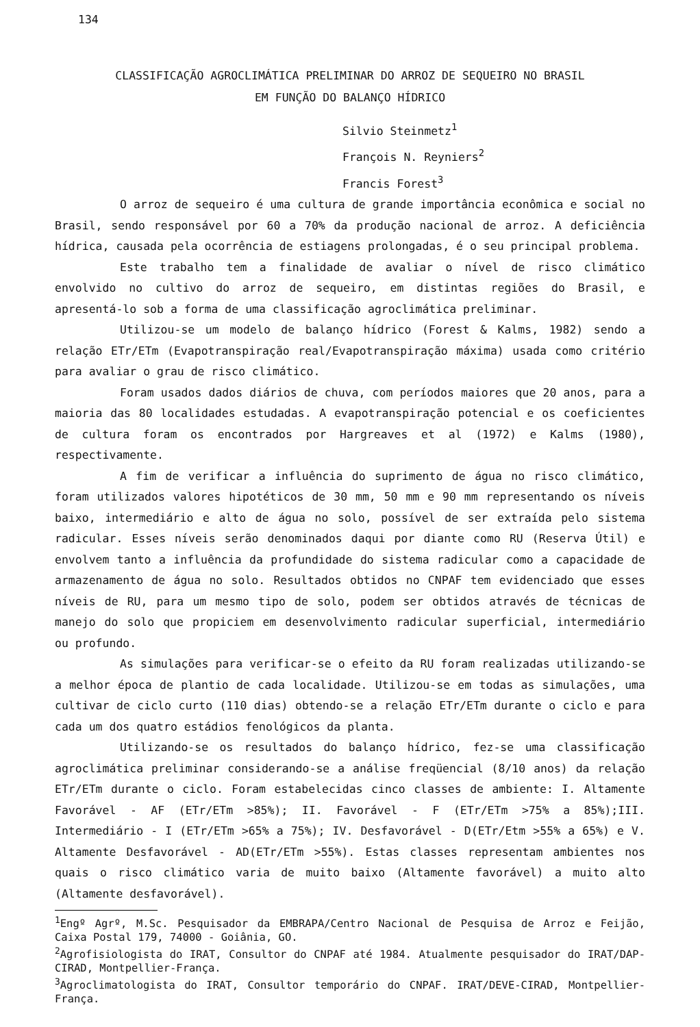134
CLASSIFICAÇÃO AGROCLIMÁTICA PRELIMINAR DO ARROZ DE SEQUEIRO NO BRASIL
EM FUNÇÃO DO BALANÇO HÍDRICO
Silvio Steinmetz<sup>1</sup>
François N. Reyniers<sup>2</sup>
Francis Forest<sup>3</sup>
O arroz de sequeiro é uma cultura de grande importância econômica e social no Brasil, sendo responsável por 60 a 70% da produção nacional de arroz. A deficiência hídrica, causada pela ocorrência de estiagens prolongadas, é o seu principal problema.
Este trabalho tem a finalidade de avaliar o nível de risco climático envolvido no cultivo do arroz de sequeiro, em distintas regiões do Brasil, e apresentá-lo sob a forma de uma classificação agroclimática preliminar.
Utilizou-se um modelo de balanço hídrico (Forest & Kalms, 1982) sendo a relação ETr/ETm (Evapotranspiração real/Evapotranspiração máxima) usada como critério para avaliar o grau de risco climático.
Foram usados dados diários de chuva, com períodos maiores que 20 anos, para a maioria das 80 localidades estudadas. A evapotranspiração potencial e os coeficientes de cultura foram os encontrados por Hargreaves et al (1972) e Kalms (1980), respectivamente.
A fim de verificar a influência do suprimento de água no risco climático, foram utilizados valores hipotéticos de 30 mm, 50 mm e 90 mm representando os níveis baixo, intermediário e alto de água no solo, possível de ser extraída pelo sistema radicular. Esses níveis serão denominados daqui por diante como RU (Reserva Útil) e envolvem tanto a influência da profundidade do sistema radicular como a capacidade de armazenamento de água no solo. Resultados obtidos no CNPAF tem evidenciado que esses níveis de RU, para um mesmo tipo de solo, podem ser obtidos através de técnicas de manejo do solo que propiciem em desenvolvimento radicular superficial, intermediário ou profundo.
As simulações para verificar-se o efeito da RU foram realizadas utilizando-se a melhor época de plantio de cada localidade. Utilizou-se em todas as simulações, uma cultivar de ciclo curto (110 dias) obtendo-se a relação ETr/ETm durante o ciclo e para cada um dos quatro estádios fenológicos da planta.
Utilizando-se os resultados do balanço hídrico, fez-se uma classificação agroclimática preliminar considerando-se a análise freqüencial (8/10 anos) da relação ETr/ETm durante o ciclo. Foram estabelecidas cinco classes de ambiente: I. Altamente Favorável - AF (ETr/ETm >85%); II. Favorável - F (ETr/ETm >75% a 85%);III. Intermediário - I (ETr/ETm >65% a 75%); IV. Desfavorável - D(ETr/Etm >55% a 65%) e V. Altamente Desfavorável - AD(ETr/ETm >55%). Estas classes representam ambientes nos quais o risco climático varia de muito baixo (Altamente favorável) a muito alto (Altamente desfavorável).
<sup>1</sup> Engº Agrº, M.Sc. Pesquisador da EMBRAPA/Centro Nacional de Pesquisa de Arroz e Feijão, Caixa Postal 179, 74000 - Goiânia, GO.
<sup>2</sup> Agrofisiologista do IRAT, Consultor do CNPAF até 1984. Atualmente pesquisador do IRAT/DAP-CIRAD, Montpellier-França.
<sup>3</sup> Agroclimatologista do IRAT, Consultor temporário do CNPAF. IRAT/DEVE-CIRAD, Montpellier-França.